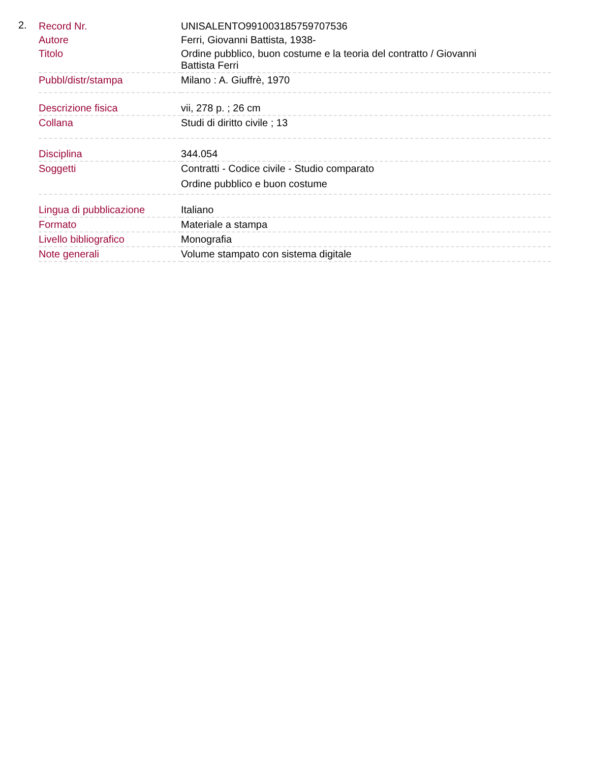2.
| Record Nr. | UNISALENTO991003185759707536 |
| Autore | Ferri, Giovanni Battista, 1938- |
| Titolo | Ordine pubblico, buon costume e la teoria del contratto / Giovanni Battista Ferri |
| Pubbl/distr/stampa | Milano : A. Giuffrè, 1970 |
| Descrizione fisica | vii, 278 p. ; 26 cm |
| Collana | Studi di diritto civile ; 13 |
| Disciplina | 344.054 |
| Soggetti | Contratti - Codice civile - Studio comparato Ordine pubblico e buon costume |
| Lingua di pubblicazione | Italiano |
| Formato | Materiale a stampa |
| Livello bibliografico | Monografia |
| Note generali | Volume stampato con sistema digitale |